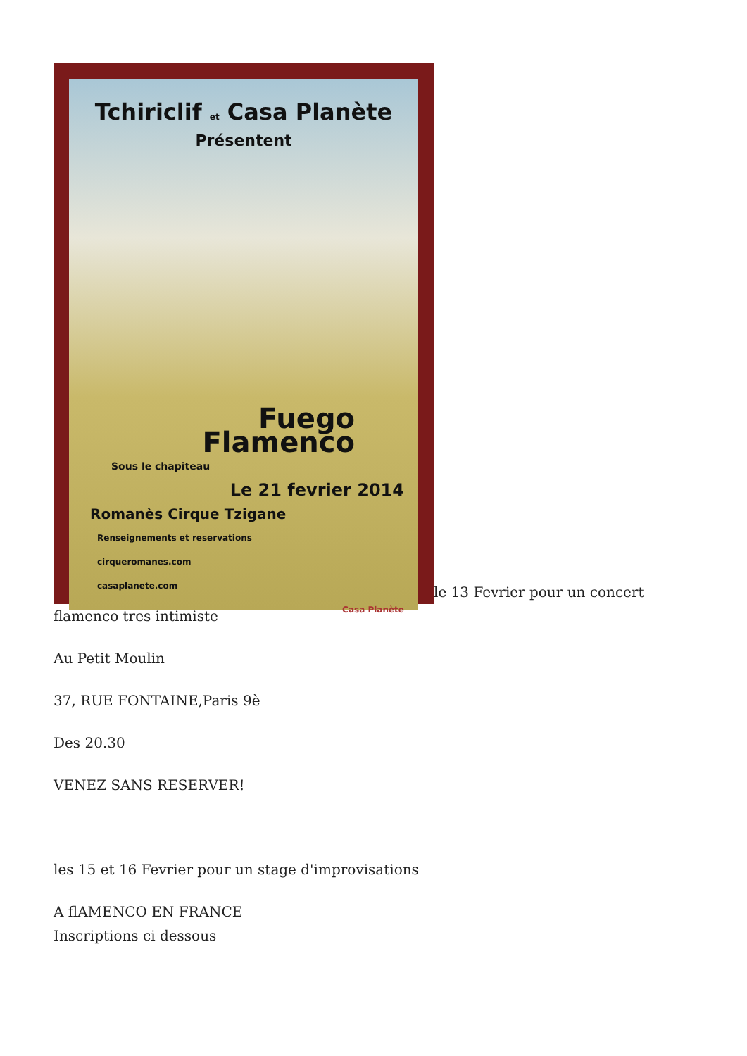Tchiriclif et Casa Planète
Présentent
Fuego
Flamenco
Sous le chapiteau
Le 21 fevrier 2014
Romanès Cirque Tzigane
Renseignements et reservations
cirqueromanes.com
casaplanete.com
Casa Planète le 13 Fevrier pour un concert flamenco tres intimiste
Au Petit Moulin
37, RUE FONTAINE,Paris 9è
Des 20.30
VENEZ SANS RESERVER!
les 15 et 16 Fevrier pour un stage d'improvisations
A flAMENCO EN FRANCE
Inscriptions ci dessous